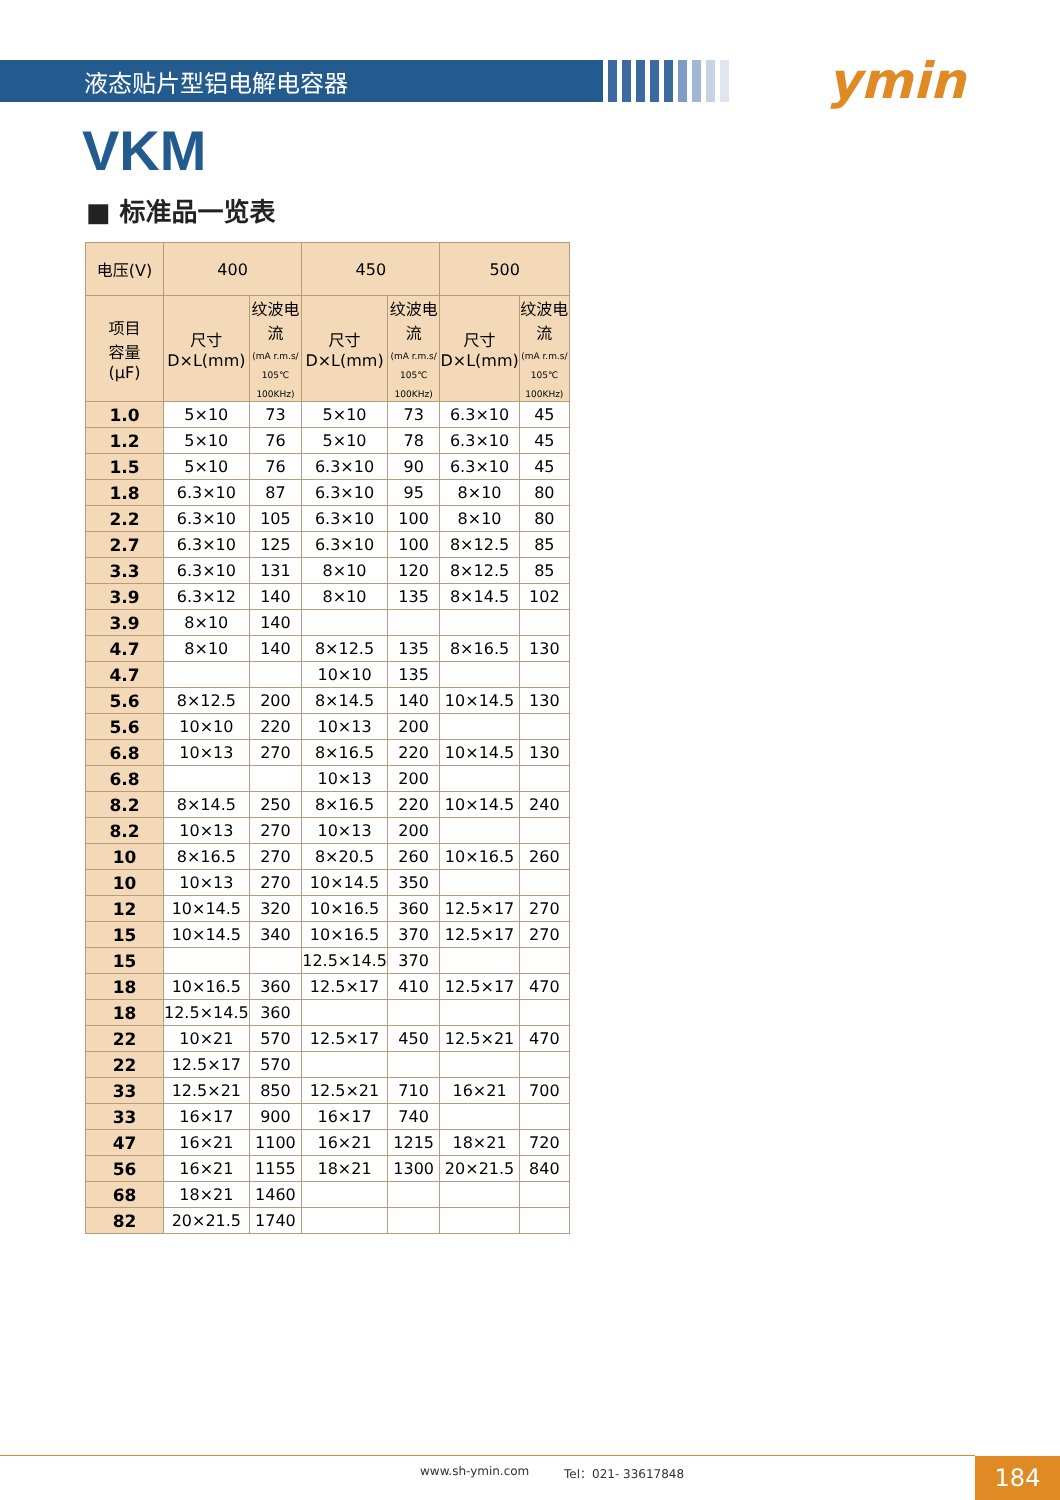ymin
液态贴片型铝电解电容器
VKM
■ 标准品一览表
| 电压(V) | 400 | | 450 | | 500 | |
| --- | --- | --- | --- | --- | --- | --- |
| 项目 容量 (μF) | 尺寸 D×L(mm) | 纹波电流 (mA r.m.s/ 105℃ 100KHz) | 尺寸 D×L(mm) | 纹波电流 (mA r.m.s/ 105℃ 100KHz) | 尺寸 D×L(mm) | 纹波电流 (mA r.m.s/ 105℃ 100KHz) |
| 1.0 | 5×10 | 73 | 5×10 | 73 | 6.3×10 | 45 |
| 1.2 | 5×10 | 76 | 5×10 | 78 | 6.3×10 | 45 |
| 1.5 | 5×10 | 76 | 6.3×10 | 90 | 6.3×10 | 45 |
| 1.8 | 6.3×10 | 87 | 6.3×10 | 95 | 8×10 | 80 |
| 2.2 | 6.3×10 | 105 | 6.3×10 | 100 | 8×10 | 80 |
| 2.7 | 6.3×10 | 125 | 6.3×10 | 100 | 8×12.5 | 85 |
| 3.3 | 6.3×10 | 131 | 8×10 | 120 | 8×12.5 | 85 |
| 3.9 | 6.3×12 | 140 | 8×10 | 135 | 8×14.5 | 102 |
| 3.9 | 8×10 | 140 | | | | |
| 4.7 | 8×10 | 140 | 8×12.5 | 135 | 8×16.5 | 130 |
| 4.7 | | | 10×10 | 135 | | |
| 5.6 | 8×12.5 | 200 | 8×14.5 | 140 | 10×14.5 | 130 |
| 5.6 | 10×10 | 220 | 10×13 | 200 | | |
| 6.8 | 10×13 | 270 | 8×16.5 | 220 | 10×14.5 | 130 |
| 6.8 | | | 10×13 | 200 | | |
| 8.2 | 8×14.5 | 250 | 8×16.5 | 220 | 10×14.5 | 240 |
| 8.2 | 10×13 | 270 | 10×13 | 200 | | |
| 10 | 8×16.5 | 270 | 8×20.5 | 260 | 10×16.5 | 260 |
| 10 | 10×13 | 270 | 10×14.5 | 350 | | |
| 12 | 10×14.5 | 320 | 10×16.5 | 360 | 12.5×17 | 270 |
| 15 | 10×14.5 | 340 | 10×16.5 | 370 | 12.5×17 | 270 |
| 15 | | | 12.5×14.5 | 370 | | |
| 18 | 10×16.5 | 360 | 12.5×17 | 410 | 12.5×17 | 470 |
| 18 | 12.5×14.5 | 360 | | | | |
| 22 | 10×21 | 570 | 12.5×17 | 450 | 12.5×21 | 470 |
| 22 | 12.5×17 | 570 | | | | |
| 33 | 12.5×21 | 850 | 12.5×21 | 710 | 16×21 | 700 |
| 33 | 16×17 | 900 | 16×17 | 740 | | |
| 47 | 16×21 | 1100 | 16×21 | 1215 | 18×21 | 720 |
| 56 | 16×21 | 1155 | 18×21 | 1300 | 20×21.5 | 840 |
| 68 | 18×21 | 1460 | | | | |
| 82 | 20×21.5 | 1740 | | | | |
www.sh-ymin.com Tel：021- 33617848 184